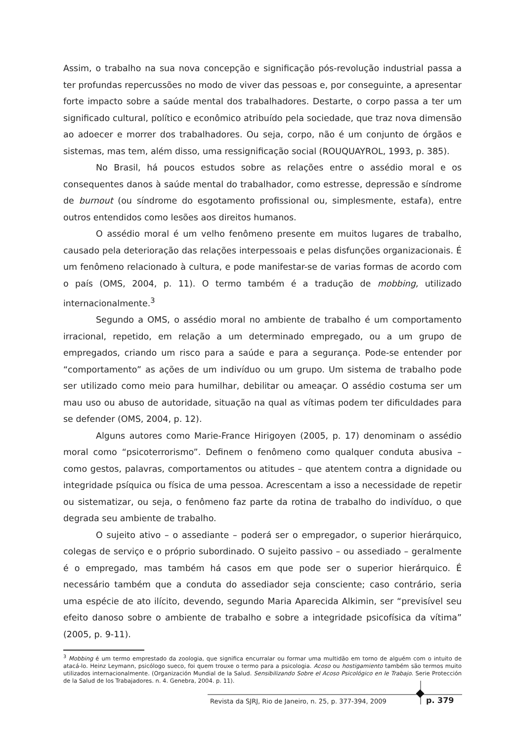Assim, o trabalho na sua nova concepção e significação pós-revolução industrial passa a ter profundas repercussões no modo de viver das pessoas e, por conseguinte, a apresentar forte impacto sobre a saúde mental dos trabalhadores. Destarte, o corpo passa a ter um significado cultural, político e econômico atribuído pela sociedade, que traz nova dimensão ao adoecer e morrer dos trabalhadores. Ou seja, corpo, não é um conjunto de órgãos e sistemas, mas tem, além disso, uma ressignificação social (ROUQUAYROL, 1993, p. 385).
No Brasil, há poucos estudos sobre as relações entre o assédio moral e os consequentes danos à saúde mental do trabalhador, como estresse, depressão e síndrome de burnout (ou síndrome do esgotamento profissional ou, simplesmente, estafa), entre outros entendidos como lesões aos direitos humanos.
O assédio moral é um velho fenômeno presente em muitos lugares de trabalho, causado pela deterioração das relações interpessoais e pelas disfunções organizacionais. É um fenômeno relacionado à cultura, e pode manifestar-se de varias formas de acordo com o país (OMS, 2004, p. 11). O termo também é a tradução de mobbing, utilizado internacionalmente.<sup>3</sup>
Segundo a OMS, o assédio moral no ambiente de trabalho é um comportamento irracional, repetido, em relação a um determinado empregado, ou a um grupo de empregados, criando um risco para a saúde e para a segurança. Pode-se entender por “comportamento” as ações de um indivíduo ou um grupo. Um sistema de trabalho pode ser utilizado como meio para humilhar, debilitar ou ameaçar. O assédio costuma ser um mau uso ou abuso de autoridade, situação na qual as vítimas podem ter dificuldades para se defender (OMS, 2004, p. 12).
Alguns autores como Marie-France Hirigoyen (2005, p. 17) denominam o assédio moral como “psicoterrorismo”. Definem o fenômeno como qualquer conduta abusiva – como gestos, palavras, comportamentos ou atitudes – que atentem contra a dignidade ou integridade psíquica ou física de uma pessoa. Acrescentam a isso a necessidade de repetir ou sistematizar, ou seja, o fenômeno faz parte da rotina de trabalho do indivíduo, o que degrada seu ambiente de trabalho.
O sujeito ativo – o assediante – poderá ser o empregador, o superior hierárquico, colegas de serviço e o próprio subordinado. O sujeito passivo – ou assediado – geralmente é o empregado, mas também há casos em que pode ser o superior hierárquico. É necessário também que a conduta do assediador seja consciente; caso contrário, seria uma espécie de ato ilícito, devendo, segundo Maria Aparecida Alkimin, ser “previsível seu efeito danoso sobre o ambiente de trabalho e sobre a integridade psicofísica da vítima” (2005, p. 9-11).
<sup>3</sup> Mobbing é um termo emprestado da zoologia, que significa encurralar ou formar uma multidão em torno de alguém com o intuito de atacá-lo. Heinz Leymann, psicólogo sueco, foi quem trouxe o termo para a psicologia. Acoso ou hostigamiento também são termos muito utilizados internacionalmente. (Organización Mundial de la Salud. Sensibilizando Sobre el Acoso Psicológico en le Trabajo. Serie Protección de la Salud de los Trabajadores. n. 4. Genebra, 2004. p. 11).
Revista da SJRJ, Rio de Janeiro, n. 25, p. 377-394, 2009
p. 379